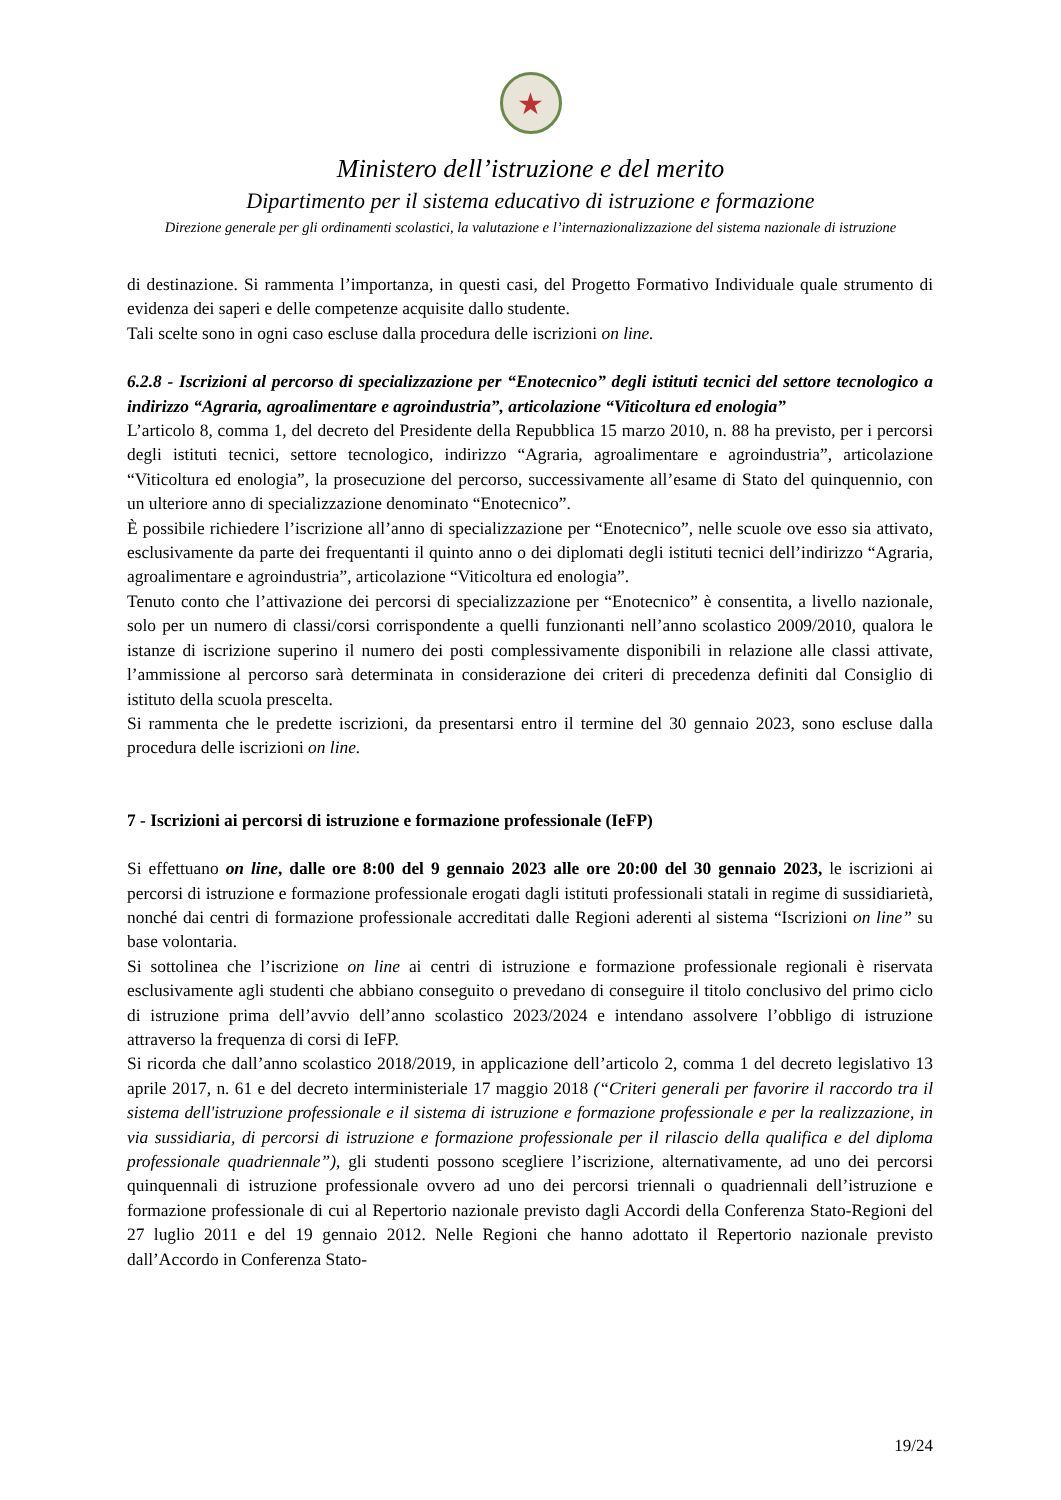★
Ministero dell’istruzione e del merito
Dipartimento per il sistema educativo di istruzione e formazione
Direzione generale per gli ordinamenti scolastici, la valutazione e l’internazionalizzazione del sistema nazionale di istruzione
di destinazione. Si rammenta l’importanza, in questi casi, del Progetto Formativo Individuale quale strumento di evidenza dei saperi e delle competenze acquisite dallo studente.
Tali scelte sono in ogni caso escluse dalla procedura delle iscrizioni on line.
6.2.8 - Iscrizioni al percorso di specializzazione per “Enotecnico” degli istituti tecnici del settore tecnologico a indirizzo “Agraria, agroalimentare e agroindustria”, articolazione “Viticoltura ed enologia”
L’articolo 8, comma 1, del decreto del Presidente della Repubblica 15 marzo 2010, n. 88 ha previsto, per i percorsi degli istituti tecnici, settore tecnologico, indirizzo “Agraria, agroalimentare e agroindustria”, articolazione “Viticoltura ed enologia”, la prosecuzione del percorso, successivamente all’esame di Stato del quinquennio, con un ulteriore anno di specializzazione denominato “Enotecnico”.
È possibile richiedere l’iscrizione all’anno di specializzazione per “Enotecnico”, nelle scuole ove esso sia attivato, esclusivamente da parte dei frequentanti il quinto anno o dei diplomati degli istituti tecnici dell’indirizzo “Agraria, agroalimentare e agroindustria”, articolazione “Viticoltura ed enologia”.
Tenuto conto che l’attivazione dei percorsi di specializzazione per “Enotecnico” è consentita, a livello nazionale, solo per un numero di classi/corsi corrispondente a quelli funzionanti nell’anno scolastico 2009/2010, qualora le istanze di iscrizione superino il numero dei posti complessivamente disponibili in relazione alle classi attivate, l’ammissione al percorso sarà determinata in considerazione dei criteri di precedenza definiti dal Consiglio di istituto della scuola prescelta.
Si rammenta che le predette iscrizioni, da presentarsi entro il termine del 30 gennaio 2023, sono escluse dalla procedura delle iscrizioni on line.
7 - Iscrizioni ai percorsi di istruzione e formazione professionale (IeFP)
Si effettuano on line, dalle ore 8:00 del 9 gennaio 2023 alle ore 20:00 del 30 gennaio 2023, le iscrizioni ai percorsi di istruzione e formazione professionale erogati dagli istituti professionali statali in regime di sussidiarietà, nonché dai centri di formazione professionale accreditati dalle Regioni aderenti al sistema “Iscrizioni on line” su base volontaria.
Si sottolinea che l’iscrizione on line ai centri di istruzione e formazione professionale regionali è riservata esclusivamente agli studenti che abbiano conseguito o prevedano di conseguire il titolo conclusivo del primo ciclo di istruzione prima dell’avvio dell’anno scolastico 2023/2024 e intendano assolvere l’obbligo di istruzione attraverso la frequenza di corsi di IeFP.
Si ricorda che dall’anno scolastico 2018/2019, in applicazione dell’articolo 2, comma 1 del decreto legislativo 13 aprile 2017, n. 61 e del decreto interministeriale 17 maggio 2018 (“Criteri generali per favorire il raccordo tra il sistema dell'istruzione professionale e il sistema di istruzione e formazione professionale e per la realizzazione, in via sussidiaria, di percorsi di istruzione e formazione professionale per il rilascio della qualifica e del diploma professionale quadriennale”), gli studenti possono scegliere l’iscrizione, alternativamente, ad uno dei percorsi quinquennali di istruzione professionale ovvero ad uno dei percorsi triennali o quadriennali dell’istruzione e formazione professionale di cui al Repertorio nazionale previsto dagli Accordi della Conferenza Stato-Regioni del 27 luglio 2011 e del 19 gennaio 2012. Nelle Regioni che hanno adottato il Repertorio nazionale previsto dall’Accordo in Conferenza Stato-
19/24